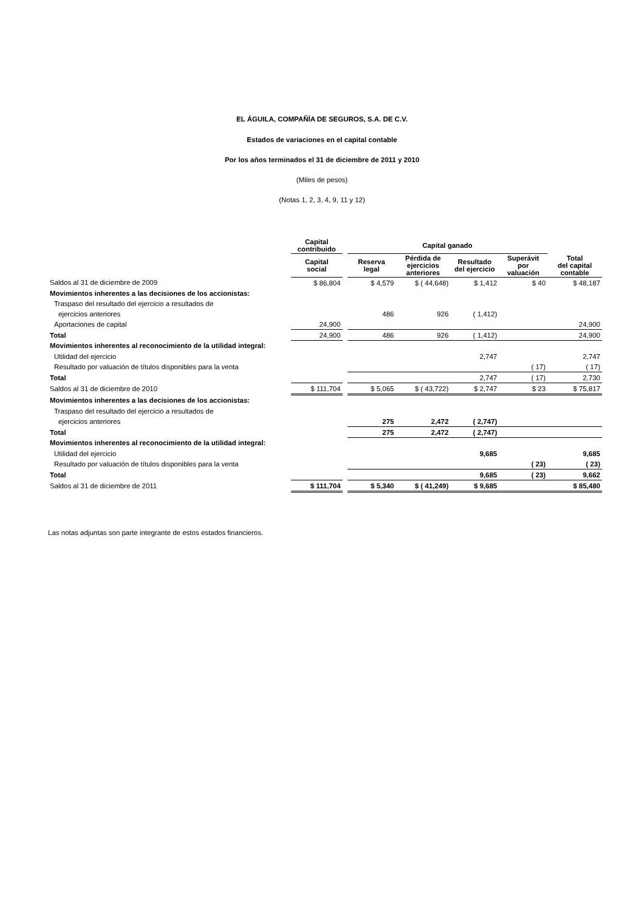EL ÁGUILA, COMPAÑÍA DE SEGUROS, S.A. DE C.V.
Estados de variaciones en el capital contable
Por los años terminados el 31 de diciembre de 2011 y 2010
(Miles de pesos)
(Notas 1, 2, 3, 4, 9, 11 y 12)
| | Capital contribuido | | Capital ganado | | | | |
| --- | --- | --- | --- | --- | --- | --- | --- |
| | Capital social | | Reserva legal | Pérdida de ejercicios anteriores | Resultado del ejercicio | Superávit por valuación | Total del capital contable |
| Saldos al 31 de diciembre de 2009 | $ 86,804 | | $ 4,579 | $ ( 44,648) | $ 1,412 | $ 40 | $ 48,187 |
| Movimientos inherentes a las decisiones de los accionistas: | | | | | | | |
| Traspaso del resultado del ejercicio a resultados de | | | | | | | |
| ejercicios anteriores | | | 486 | 926 | ( 1,412) | | |
| Aportaciones de capital | 24,900 | | | | | | 24,900 |
| Total | 24,900 | | 486 | 926 | ( 1,412) | | 24,900 |
| Movimientos inherentes al reconocimiento de la utilidad integral: | | | | | | | |
| Utilidad del ejercicio | | | | | 2,747 | | 2,747 |
| Resultado por valuación de títulos disponibles para la venta | | | | | | ( 17) | ( 17) |
| Total | | | | | 2,747 | ( 17) | 2,730 |
| Saldos al 31 de diciembre de 2010 | $ 111,704 | | $ 5,065 | $ ( 43,722) | $ 2,747 | $ 23 | $ 75,817 |
| Movimientos inherentes a las decisiones de los accionistas: | | | | | | | |
| Traspaso del resultado del ejercicio a resultados de | | | | | | | |
| ejercicios anteriores | | | 275 | 2,472 | ( 2,747) | | |
| Total | | | 275 | 2,472 | ( 2,747) | | |
| Movimientos inherentes al reconocimiento de la utilidad integral: | | | | | | | |
| Utilidad del ejercicio | | | | | 9,685 | | 9,685 |
| Resultado por valuación de títulos disponibles para la venta | | | | | | ( 23) | ( 23) |
| Total | | | | | 9,685 | ( 23) | 9,662 |
| Saldos al 31 de diciembre de 2011 | $ 111,704 | | $ 5,340 | $ ( 41,249) | $ 9,685 | | $ 85,480 |
Las notas adjuntas son parte integrante de estos estados financieros.